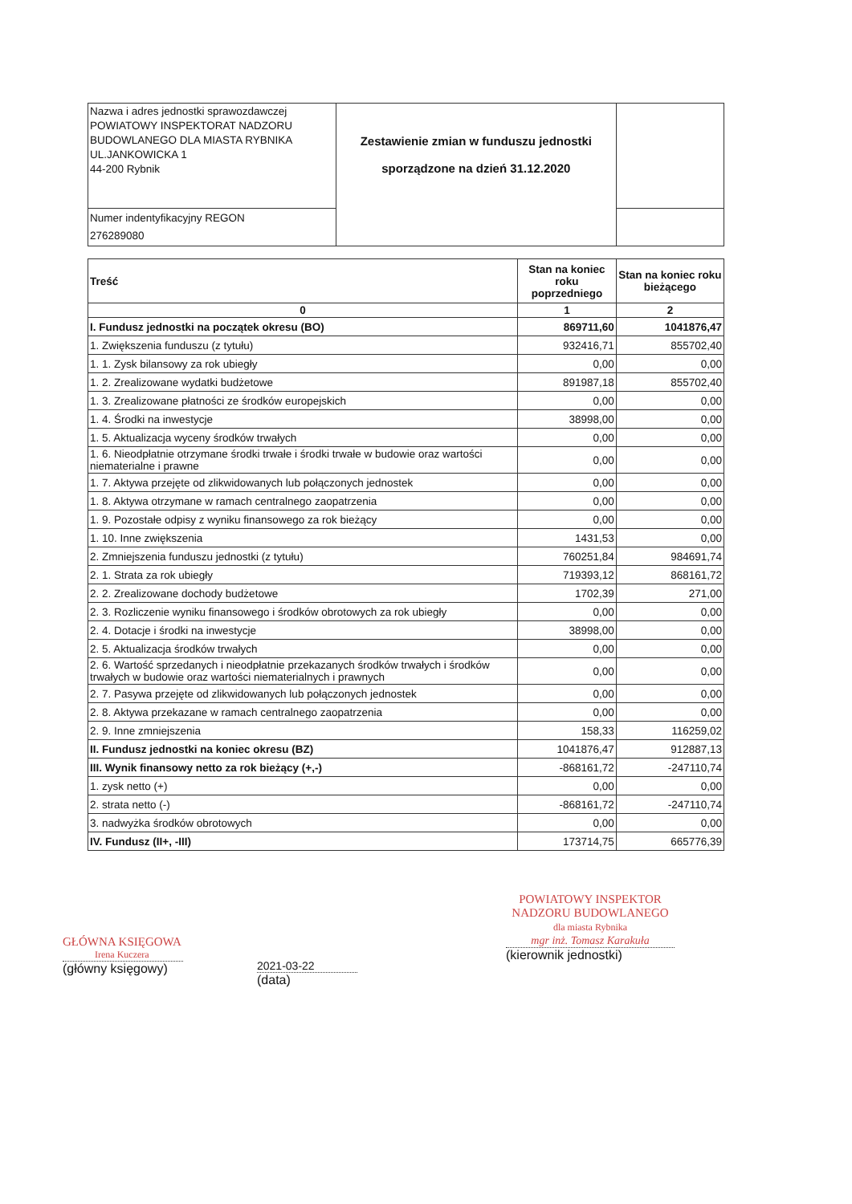| Nazwa i adres jednostki sprawozdawczej POWIATOWY INSPEKTORAT NADZORU BUDOWLANEGO DLA MIASTA RYBNIKA UL.JANKOWICKA 1 44-200 Rybnik | Zestawienie zmian w funduszu jednostki sporządzone na dzień 31.12.2020 | |
| Numer indentyfikacyjny REGON 276289080 | | |
| Treść | Stan na koniec roku poprzedniego | Stan na koniec roku bieżącego |
| --- | --- | --- |
| 0 | 1 | 2 |
| I. Fundusz jednostki na początek okresu (BO) | 869711,60 | 1041876,47 |
| 1. Zwiększenia funduszu (z tytułu) | 932416,71 | 855702,40 |
| 1. 1. Zysk bilansowy za rok ubiegły | 0,00 | 0,00 |
| 1. 2. Zrealizowane wydatki budżetowe | 891987,18 | 855702,40 |
| 1. 3. Zrealizowane płatności ze środków europejskich | 0,00 | 0,00 |
| 1. 4. Środki na inwestycje | 38998,00 | 0,00 |
| 1. 5. Aktualizacja wyceny środków trwałych | 0,00 | 0,00 |
| 1. 6. Nieodpłatnie otrzymane środki trwałe i środki trwałe w budowie oraz wartości niematerialne i prawne | 0,00 | 0,00 |
| 1. 7. Aktywa przejęte od zlikwidowanych lub połączonych jednostek | 0,00 | 0,00 |
| 1. 8. Aktywa otrzymane w ramach centralnego zaopatrzenia | 0,00 | 0,00 |
| 1. 9. Pozostałe odpisy z wyniku finansowego za rok bieżący | 0,00 | 0,00 |
| 1. 10. Inne zwiększenia | 1431,53 | 0,00 |
| 2. Zmniejszenia funduszu jednostki (z tytułu) | 760251,84 | 984691,74 |
| 2. 1. Strata za rok ubiegły | 719393,12 | 868161,72 |
| 2. 2. Zrealizowane dochody budżetowe | 1702,39 | 271,00 |
| 2. 3. Rozliczenie wyniku finansowego i środków obrotowych za rok ubiegły | 0,00 | 0,00 |
| 2. 4. Dotacje i środki na inwestycje | 38998,00 | 0,00 |
| 2. 5. Aktualizacja środków trwałych | 0,00 | 0,00 |
| 2. 6. Wartość sprzedanych i nieodpłatnie przekazanych środków trwałych i środków trwałych w budowie oraz wartości niematerialnych i prawnych | 0,00 | 0,00 |
| 2. 7. Pasywa przejęte od zlikwidowanych lub połączonych jednostek | 0,00 | 0,00 |
| 2. 8. Aktywa przekazane w ramach centralnego zaopatrzenia | 0,00 | 0,00 |
| 2. 9. Inne zmniejszenia | 158,33 | 116259,02 |
| II. Fundusz jednostki na koniec okresu (BZ) | 1041876,47 | 912887,13 |
| III. Wynik finansowy netto za rok bieżący (+,-) | -868161,72 | -247110,74 |
| 1. zysk netto (+) | 0,00 | 0,00 |
| 2. strata netto (-) | -868161,72 | -247110,74 |
| 3. nadwyżka środków obrotowych | 0,00 | 0,00 |
| IV. Fundusz (II+, -III) | 173714,75 | 665776,39 |
GŁÓWNA KSIĘGOWA
Irena Kuczera
(główny księgowy)
2021-03-22
(data)
POWIATOWY INSPEKTOR
NADZORU BUDOWLANEGO
dla miasta Rybnika
mgr inż. Tomasz Karakuła
(kierownik jednostki)